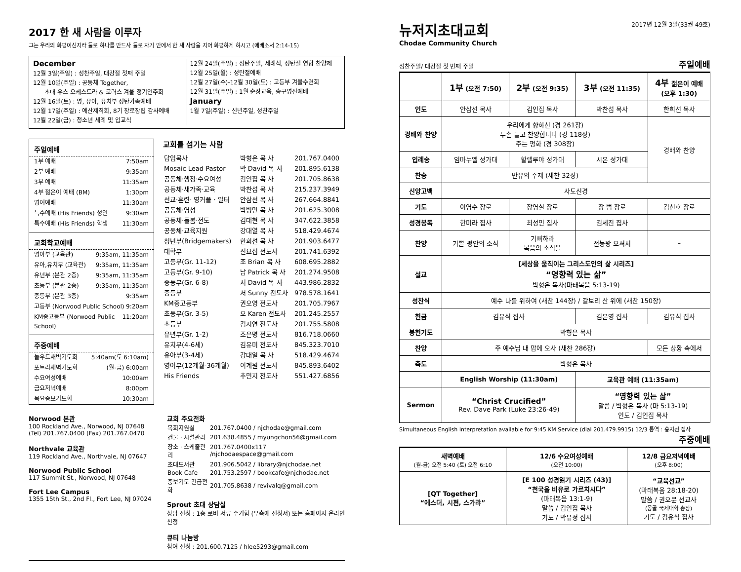2017 한 새 사람을 이루자
그는 우리의 화평이신지라 둘로 하나를 만드사 둘로 자기 안에서 한 새 사람을 지어 화평하게 하시고 (에베소서 2:14-15)
December
12월 3일(주일) : 성찬주일, 대강절 첫째 주일
12월 10일(주일) : 공동체 Together,
초대 유스 오케스트라 & 코러스 겨울 정기연주회
12월 16일(토) : 영, 유아, 유치부 성탄가족예배
12월 17일(주일) : 예산제직회, 8기 장로장립 감사예배
12월 22일(금) : 청소년 세례 및 입교식
12월 24일(주일) : 성탄주일, 세례식, 성탄절 연합 찬양제
12월 25일(월) : 성탄절예배
12월 27일(수)-12월 30일(토) : 고등부 겨울수련회
12월 31일(주일) : 1월 순장교육, 송구영신예배
January
1월 7일(주일) : 신년주일, 성찬주일
주일예배
1부 예배 7:50am
2부 예배 9:35am
3부 예배 11:35am
4부 젊은이 예배 (BM) 1:30pm
영어예배 11:30am
특수예배 (His Friends) 성인 9:30am
특수예배 (His Friends) 학생 11:30am
교회학교예배
영아부 (교육관) 9:35am, 11:35am
유아,유치부 (교육관) 9:35am, 11:35am
유년부 (본관 2층) 9:35am, 11:35am
초등부 (본관 2층) 9:35am, 11:35am
중등부 (본관 3층) 9:35am
고등부 (Norwood Public School) 9:20am
KM중고등부 (Norwood Public School) 11:20am
주중예배
놀우드새벽기도회 5:40am(토 6:10am)
포트리새벽기도회 (월-금) 6:00am
수요여성예배 10:00am
금요저녁예배 8:00pm
목요중보기도회 10:30am
교회를 섬기는 사람
| 담임목사 | 박형은 목 사 | 201.767.0400 |
| Mosaic Lead Pastor | 박 David 목 사 | 201.895.6138 |
| 공동체·행정·수요여성 | 김인집 목 사 | 201.705.8638 |
| 공동체·새가족·교육 | 박찬섭 목 사 | 215.237.3949 |
| 선교·훈련· 영커플 · 일터 | 안삼선 목 사 | 267.664.8841 |
| 공동체·영성 | 박병만 목 사 | 201.625.3008 |
| 공동체·돌봄·전도 | 김대현 목 사 | 347.622.3858 |
| 공동체·교육지원 | 강대열 목 사 | 518.429.4674 |
| 청년부(Bridgemakers) | 한희선 목 사 | 201.903.6477 |
| 대학부 | 신요섭 전도사 | 201.741.6392 |
| 고등부(Gr. 11-12) | 조 Brian 목 사 | 608.695.2882 |
| 고등부(Gr. 9-10) | 남 Patrick 목 사 | 201.274.9508 |
| 중등부(Gr. 6-8) | 서 David 목 사 | 443.986.2832 |
| 중등부 | 서 Sunny 전도사 | 978.578.1641 |
| KM중고등부 | 권오영 전도사 | 201.705.7967 |
| 초등부(Gr. 3-5) | 오 Karen 전도사 | 201.245.2557 |
| 초등부 | 김지연 전도사 | 201.755.5808 |
| 유년부(Gr. 1-2) | 조은명 전도사 | 816.718.0660 |
| 유치부(4-6세) | 김유미 전도사 | 845.323.7010 |
| 유아부(3-4세) | 강대열 목 사 | 518.429.4674 |
| 영아부(12개월-36개월) | 이계원 전도사 | 845.893.6402 |
| His Friends | 추민지 전도사 | 551.427.6856 |
Norwood 본관
100 Rockland Ave., Norwood, NJ 07648
(Tel) 201.767.0400 (Fax) 201.767.0470
Northvale 교육관
119 Rockland Ave., Northvale, NJ 07647
Norwood Public School
117 Summit St., Norwood, NJ 07648
Fort Lee Campus
1355 15th St., 2nd Fl., Fort Lee, NJ 07024
교회 주요전화
| 목회지원실 | 201.767.0400 / njchodae@gmail.com |
| 건물 · 시설관리 | 201.638.4855 / myungchon56@gmail.com |
| 장소 · 스케줄관리 | 201.767.0400x117 /njchodaespace@gmail.com |
| 초대도서관 | 201.906.5042 / library@njchodae.net |
| Book Cafe | 201.753.2597 / bookcafe@njchodae.net |
| 중보기도 긴급전화 | 201.705.8638 / revivalq@gmail.com |
Sprout 초대 상담실
상담 신청 : 1층 로비 서류 수거함 (우측에 신청서) 또는 홈페이지 온라인 신청
큐티 나눔방
참여 신청 : 201.600.7125 / hlee5293@gmail.com
뉴저지초대교회
Chodae Community Church
2017년 12월 3일(33권 49호)
성찬주일/ 대강절 첫 번째 주일 주일예배
| | 1부 (오전 7:50) | 2부 (오전 9:35) | 3부 (오전 11:35) | 4부 젊은이 예배 (오후 1:30) |
| --- | --- | --- | --- | --- |
| 인도 | 안삼선 목사 | 김인집 목사 | 박찬섭 목사 | 한희선 목사 |
| 경배와 찬양 | 우리에게 향하신 (경 261장) 두손 들고 찬양합니다 (경 118장) 주는 평화 (경 308장) | | | 경배와 찬양 |
| 입례송 | 임마누엘 성가대 | 할렐루야 성가대 | 시온 성가대 | |
| 찬송 | 만유의 주재 (새찬 32장) | | | |
| 신앙고백 | 사도신경 | | | |
| 기도 | 이영수 장로 | 장영실 장로 | 장 범 장로 | 김신호 장로 |
| 성경봉독 | 한미라 집사 | 최성민 집사 | 김세진 집사 | |
| 찬양 | 기쁜 평안의 소식 | 기뻐하라 복음의 소식을 | 전능왕 오셔서 | – |
| 설교 | [세상을 움직이는 그리스도인의 삶 시리즈] “영향력 있는 삶” 박형은 목사(마태복음 5:13-19) | | | |
| 성찬식 | 예수 나를 위하여 (새찬 144장) / 갈보리 산 위에 (새찬 150장) | | | |
| 헌금 | 김유식 집사 | | 김은영 집사 | 김유식 집사 |
| 봉헌기도 | 박형은 목사 | | | |
| 찬양 | 주 예수님 내 맘에 오사 (새찬 286장) | | | 모든 상황 속에서 |
| 축도 | 박형은 목사 | | | |
| | English Worship (11:30am) | | 교육관 예배 (11:35am) | |
| Sermon | “Christ Crucified” Rev. Dave Park (Luke 23:26-49) | | “영향력 있는 삶” 말씀 / 박형은 목사 (마 5:13-19) 인도 / 김인집 목사 | |
Simultaneous English Interpretation available for 9:45 KM Service (dial 201.479.9915) 12/3 통역 : 홍지선 집사
주중예배
| 새벽예배 (월-금) 오전 5:40 (토) 오전 6:10 | 12/6 수요여성예배 (오전 10:00) | 12/8 금요저녁예배 (오후 8:00) |
| --- | --- | --- |
| [QT Together] “에스더, 시편, 스가랴” | [E 100 성경읽기 시리즈 (43)] “천국을 비유로 가르치시다” (마태복음 13:1-9) 말씀 / 김인집 목사 기도 / 박유정 집사 | “교육선교” (마태복음 28:18-20) 말씀 / 권오문 선교사 (몽골 국제대학 총장) 기도 / 김유식 집사 |